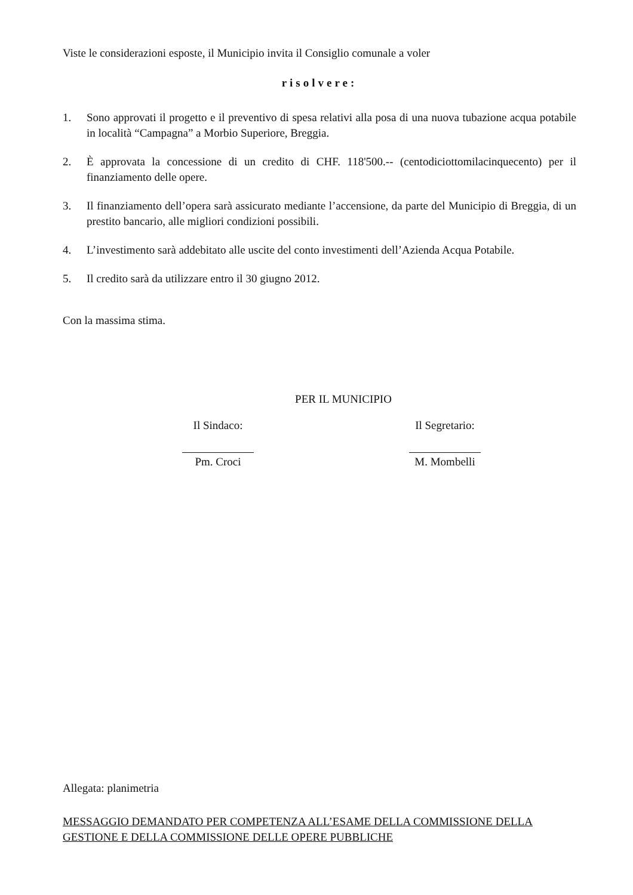Viste le considerazioni esposte, il Municipio invita il Consiglio comunale a voler
risolvere:
1. Sono approvati il progetto e il preventivo di spesa relativi alla posa di una nuova tubazione acqua potabile in località “Campagna” a Morbio Superiore, Breggia.
2. È approvata la concessione di un credito di CHF. 118'500.-- (centodiciottomilacinquecento) per il finanziamento delle opere.
3. Il finanziamento dell’opera sarà assicurato mediante l’accensione, da parte del Municipio di Breggia, di un prestito bancario, alle migliori condizioni possibili.
4. L’investimento sarà addebitato alle uscite del conto investimenti dell’Azienda Acqua Potabile.
5. Il credito sarà da utilizzare entro il 30 giugno 2012.
Con la massima stima.
PER IL MUNICIPIO
Il Sindaco:
Pm. Croci
Il Segretario:
M. Mombelli
Allegata: planimetria
MESSAGGIO DEMANDATO PER COMPETENZA ALL’ESAME DELLA COMMISSIONE DELLA GESTIONE E DELLA COMMISSIONE DELLE OPERE PUBBLICHE